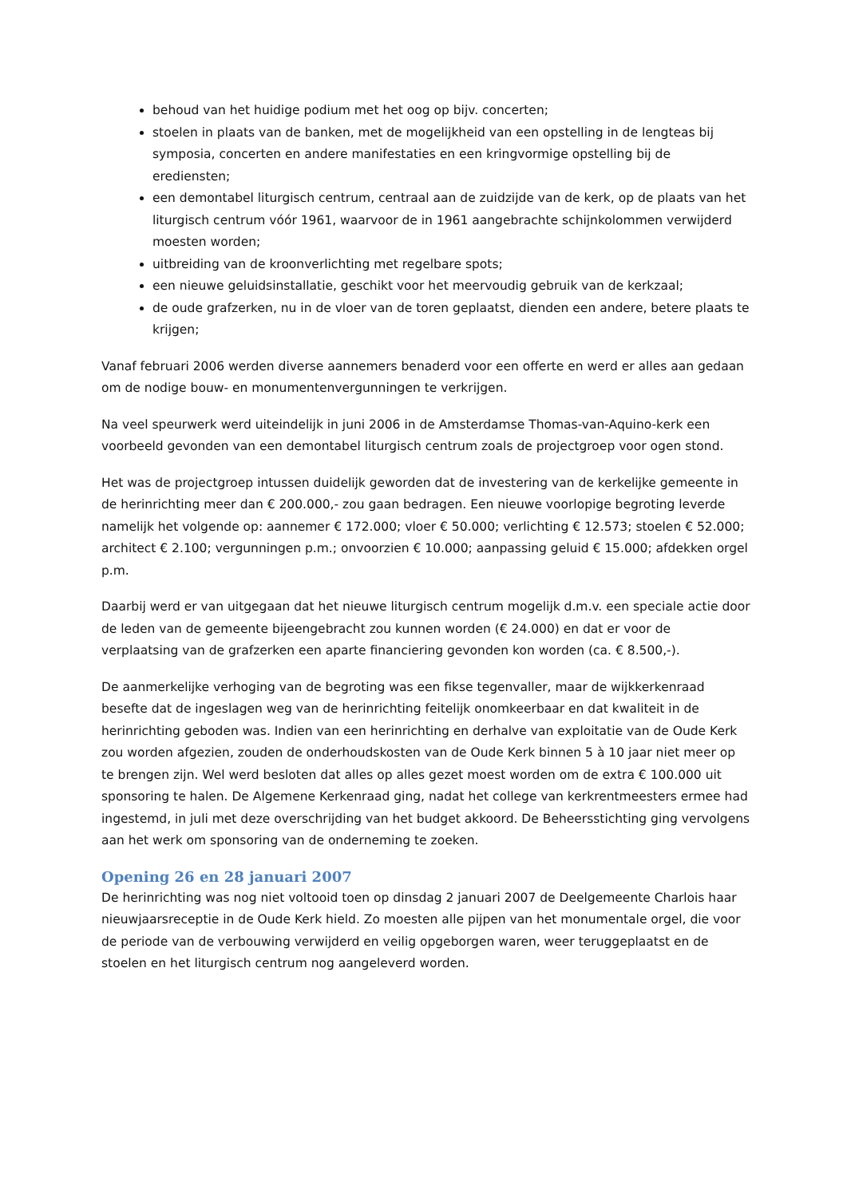behoud van het huidige podium met het oog op bijv. concerten;
stoelen in plaats van de banken, met de mogelijkheid van een opstelling in de lengteas bij symposia, concerten en andere manifestaties en een kringvormige opstelling bij de erediensten;
een demontabel liturgisch centrum, centraal aan de zuidzijde van de kerk, op de plaats van het liturgisch centrum vóór 1961, waarvoor de in 1961 aangebrachte schijnkolommen verwijderd moesten worden;
uitbreiding van de kroonverlichting met regelbare spots;
een nieuwe geluidsinstallatie, geschikt voor het meervoudig gebruik van de kerkzaal;
de oude grafzerken, nu in de vloer van de toren geplaatst, dienden een andere, betere plaats te krijgen;
Vanaf februari 2006 werden diverse aannemers benaderd voor een offerte en werd er alles aan gedaan om de nodige bouw- en monumentenvergunningen te verkrijgen.
Na veel speurwerk werd uiteindelijk in juni 2006 in de Amsterdamse Thomas-van-Aquino-kerk een voorbeeld gevonden van een demontabel liturgisch centrum zoals de projectgroep voor ogen stond.
Het was de projectgroep intussen duidelijk geworden dat de investering van de kerkelijke gemeente in de herinrichting meer dan € 200.000,- zou gaan bedragen. Een nieuwe voorlopige begroting leverde namelijk het volgende op: aannemer € 172.000; vloer € 50.000; verlichting € 12.573; stoelen € 52.000; architect € 2.100; vergunningen p.m.; onvoorzien € 10.000; aanpassing geluid € 15.000; afdekken orgel p.m.
Daarbij werd er van uitgegaan dat het nieuwe liturgisch centrum mogelijk d.m.v. een speciale actie door de leden van de gemeente bijeengebracht zou kunnen worden (€ 24.000) en dat er voor de verplaatsing van de grafzerken een aparte financiering gevonden kon worden (ca. € 8.500,-).
De aanmerkelijke verhoging van de begroting was een fikse tegenvaller, maar de wijkkerkenraad besefte dat de ingeslagen weg van de herinrichting feitelijk onomkeerbaar en dat kwaliteit in de herinrichting geboden was. Indien van een herinrichting en derhalve van exploitatie van de Oude Kerk zou worden afgezien, zouden de onderhoudskosten van de Oude Kerk binnen 5 à 10 jaar niet meer op te brengen zijn. Wel werd besloten dat alles op alles gezet moest worden om de extra € 100.000 uit sponsoring te halen. De Algemene Kerkenraad ging, nadat het college van kerkrentmeesters ermee had ingestemd, in juli met deze overschrijding van het budget akkoord. De Beheersstichting ging vervolgens aan het werk om sponsoring van de onderneming te zoeken.
Opening 26 en 28 januari 2007
De herinrichting was nog niet voltooid toen op dinsdag 2 januari 2007 de Deelgemeente Charlois haar nieuwjaarsreceptie in de Oude Kerk hield. Zo moesten alle pijpen van het monumentale orgel, die voor de periode van de verbouwing verwijderd en veilig opgeborgen waren, weer teruggeplaatst en de stoelen en het liturgisch centrum nog aangeleverd worden.